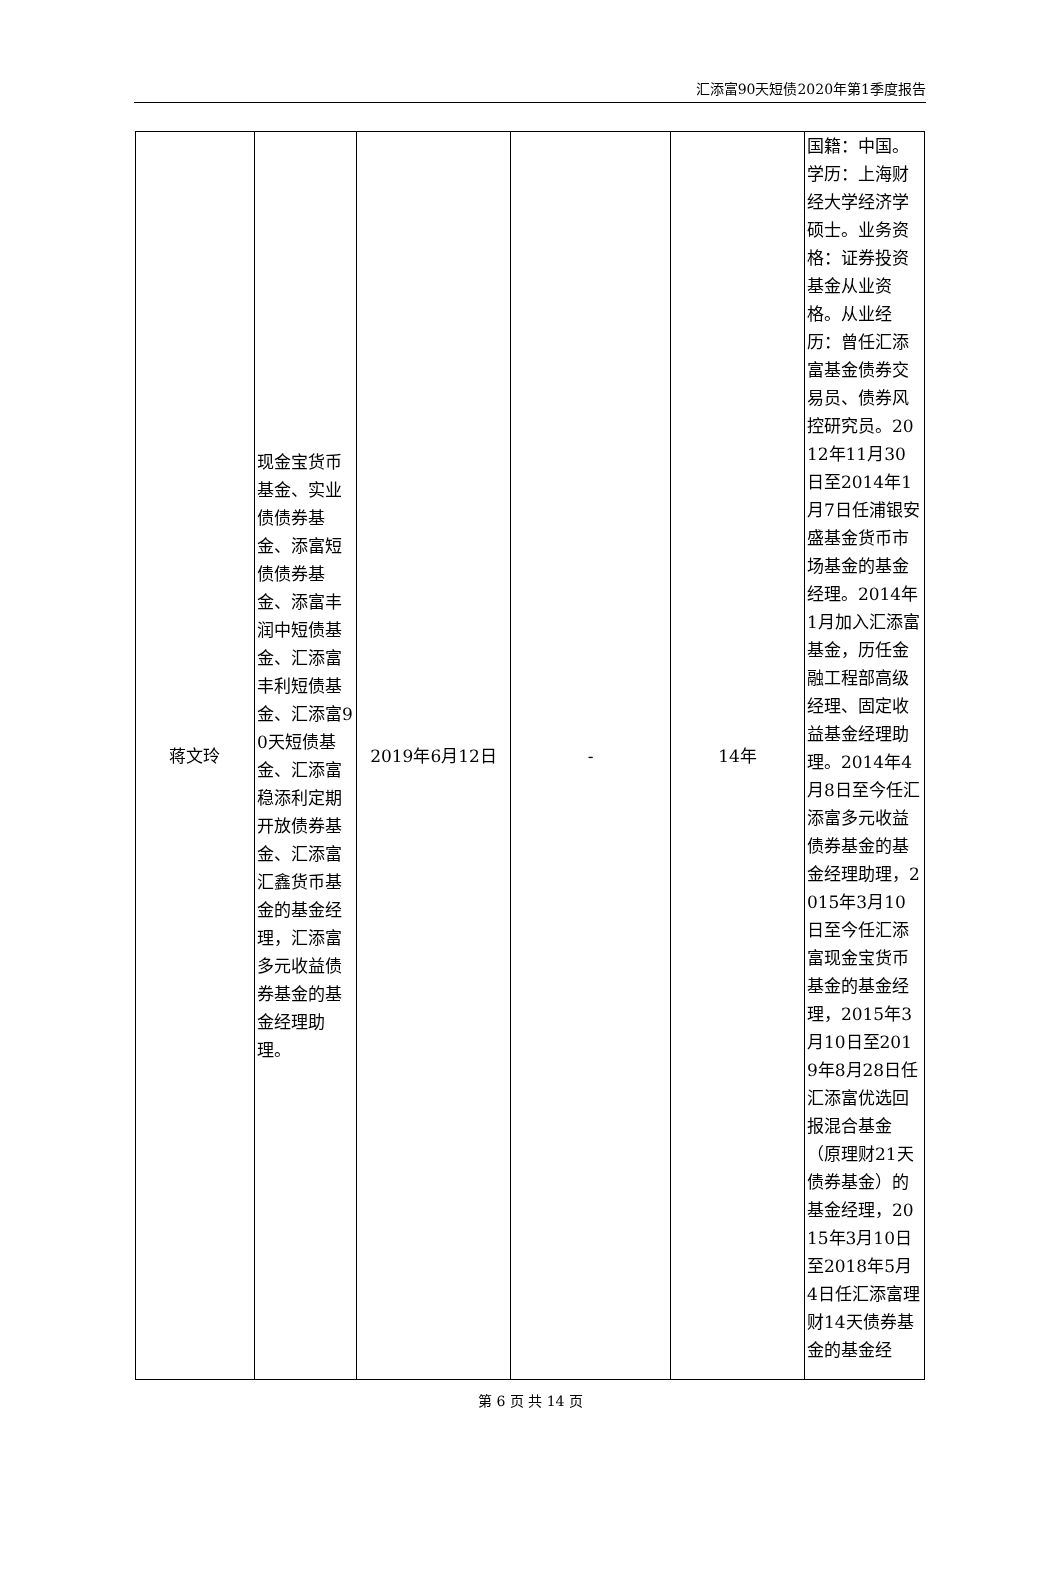汇添富90天短债2020年第1季度报告
| 蒋文玲 | 现金宝货币基金、实业债债券基金、添富短债债券基金、添富丰润中短债基金、汇添富丰利短债基金、汇添富90天短债基金、汇添富稳添利定期开放债券基金、汇添富汇鑫货币基金的基金经理，汇添富多元收益债券基金的基金经理助理。 | 2019年6月12日 | - | 14年 | 国籍：中国。学历：上海财经大学经济学硕士。业务资格：证券投资基金从业资格。从业经历：曾任汇添富基金债券交易员、债券风控研究员。2012年11月30日至2014年1月7日任浦银安盛基金货币市场基金的基金经理。2014年1月加入汇添富基金，历任金融工程部高级经理、固定收益基金经理助理。2014年4月8日至今任汇添富多元收益债券基金的基金经理助理，2015年3月10日至今任汇添富现金宝货币基金的基金经理，2015年3月10日至2019年8月28日任汇添富优选回报混合基金（原理财21天债券基金）的基金经理，2015年3月10日至2018年5月4日任汇添富理财14天债券基金的基金经 |
第 6 页 共 14 页